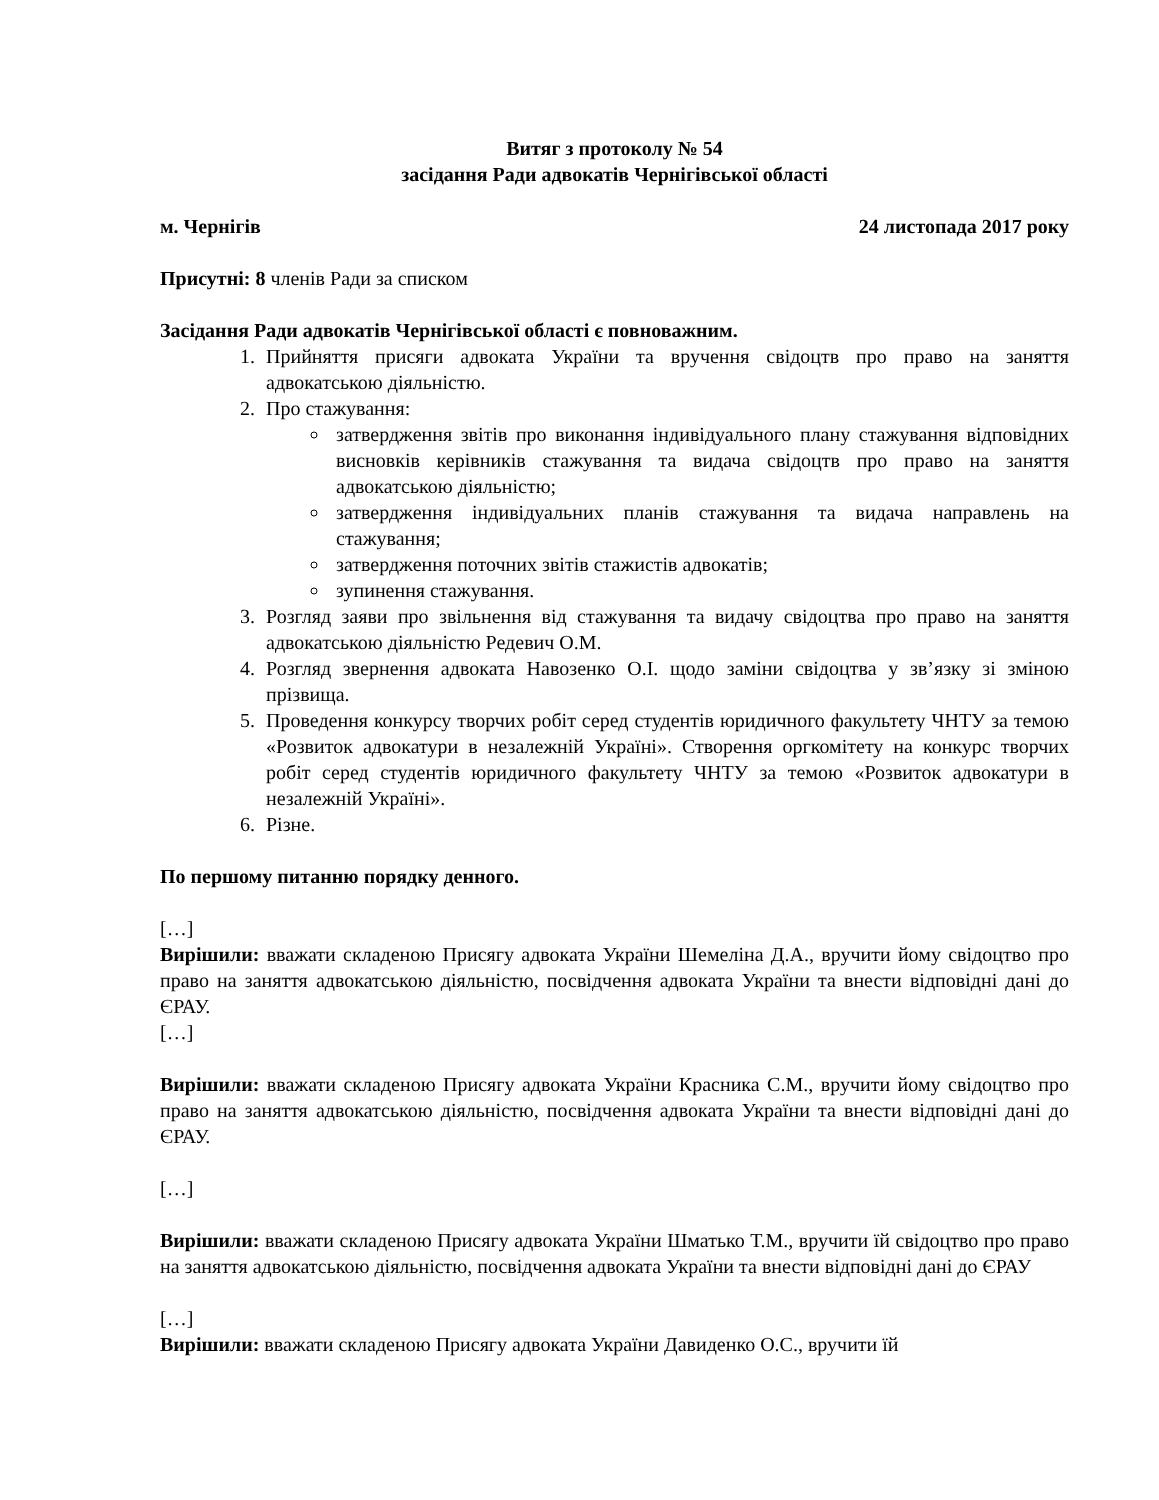Витяг з протоколу № 54
засідання Ради адвокатів Чернігівської області
м. Чернігів 24 листопада 2017 року
Присутні: 8 членів Ради за списком
Засідання Ради адвокатів Чернігівської області є повноважним.
1. Прийняття присяги адвоката України та вручення свідоцтв про право на заняття адвокатською діяльністю.
2. Про стажування:
затвердження звітів про виконання індивідуального плану стажування відповідних висновків керівників стажування та видача свідоцтв про право на заняття адвокатською діяльністю;
затвердження індивідуальних планів стажування та видача направлень на стажування;
затвердження поточних звітів стажистів адвокатів;
зупинення стажування.
3. Розгляд заяви про звільнення від стажування та видачу свідоцтва про право на заняття адвокатською діяльністю Редевич О.М.
4. Розгляд звернення адвоката Навозенко О.І. щодо заміни свідоцтва у зв’язку зі зміною прізвища.
5. Проведення конкурсу творчих робіт серед студентів юридичного факультету ЧНТУ за темою «Розвиток адвокатури в незалежній Україні». Створення оргкомітету на конкурс творчих робіт серед студентів юридичного факультету ЧНТУ за темою «Розвиток адвокатури в незалежній Україні».
6. Різне.
По першому питанню порядку денного.
[…]
Вирішили: вважати складеною Присягу адвоката України Шемеліна Д.А., вручити йому свідоцтво про право на заняття адвокатською діяльністю, посвідчення адвоката України та внести відповідні дані до ЄРАУ.
[…]
Вирішили: вважати складеною Присягу адвоката України Красника С.М., вручити йому свідоцтво про право на заняття адвокатською діяльністю, посвідчення адвоката України та внести відповідні дані до ЄРАУ.
[…]
Вирішили: вважати складеною Присягу адвоката України Шматько Т.М., вручити їй свідоцтво про право на заняття адвокатською діяльністю, посвідчення адвоката України та внести відповідні дані до ЄРАУ
[…]
Вирішили: вважати складеною Присягу адвоката України Давиденко О.С., вручити їй